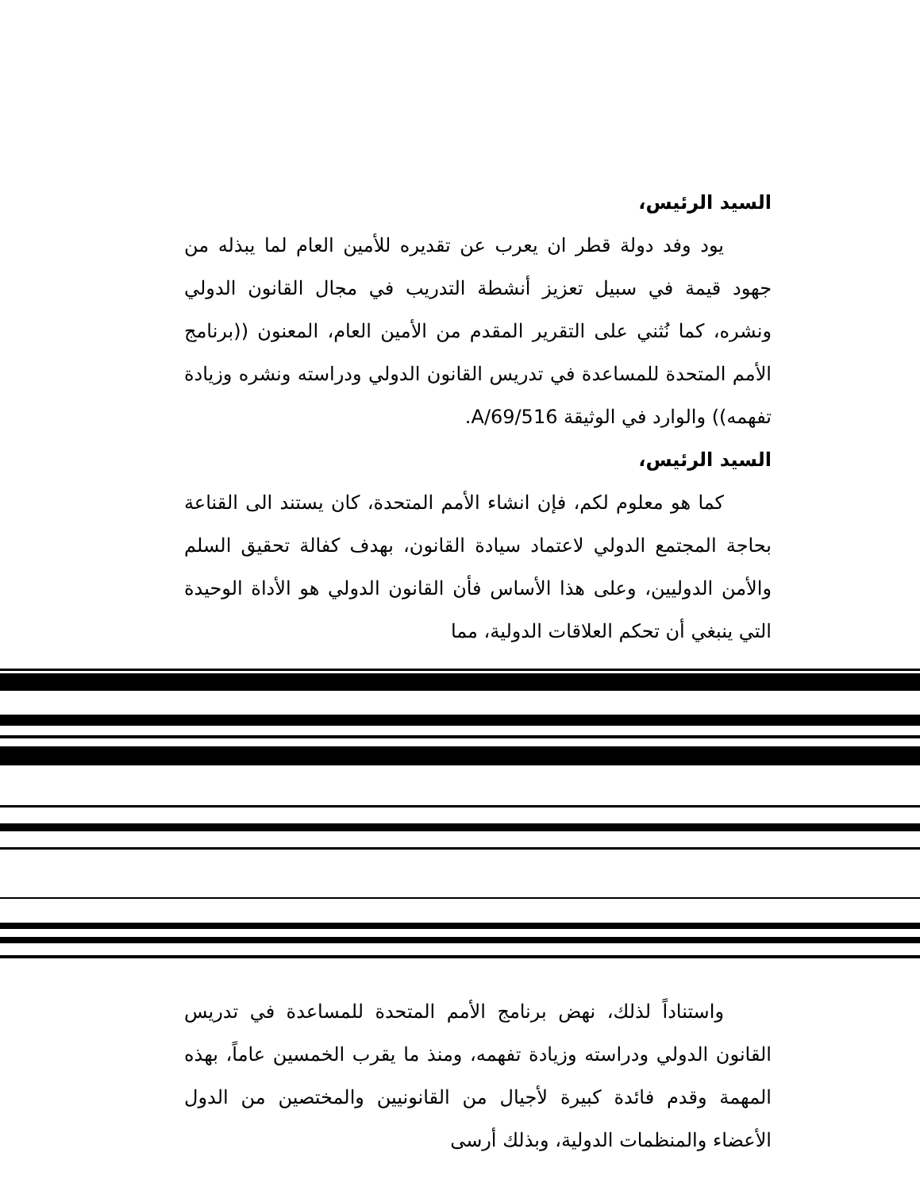السيد الرئيس،
يود وفد دولة قطر ان يعرب عن تقديره للأمين العام لما يبذله من جهود قيمة في سبيل تعزيز أنشطة التدريب في مجال القانون الدولي ونشره، كما نُثني على التقرير المقدم من الأمين العام، المعنون ((برنامج الأمم المتحدة للمساعدة في تدريس القانون الدولي ودراسته ونشره وزيادة تفهمه)) والوارد في الوثيقة A/69/516.
السيد الرئيس،
كما هو معلوم لكم، فإن انشاء الأمم المتحدة، كان يستند الى القناعة بحاجة المجتمع الدولي لاعتماد سيادة القانون، بهدف كفالة تحقيق السلم والأمن الدوليين، وعلى هذا الأساس فأن القانون الدولي هو الأداة الوحيدة التي ينبغي أن تحكم العلاقات الدولية، مما
واستناداً لذلك، نهض برنامج الأمم المتحدة للمساعدة في تدريس القانون الدولي ودراسته وزيادة تفهمه، ومنذ ما يقرب الخمسين عاماً، بهذه المهمة وقدم فائدة كبيرة لأجيال من القانونيين والمختصين من الدول الأعضاء والمنظمات الدولية، وبذلك أرسى